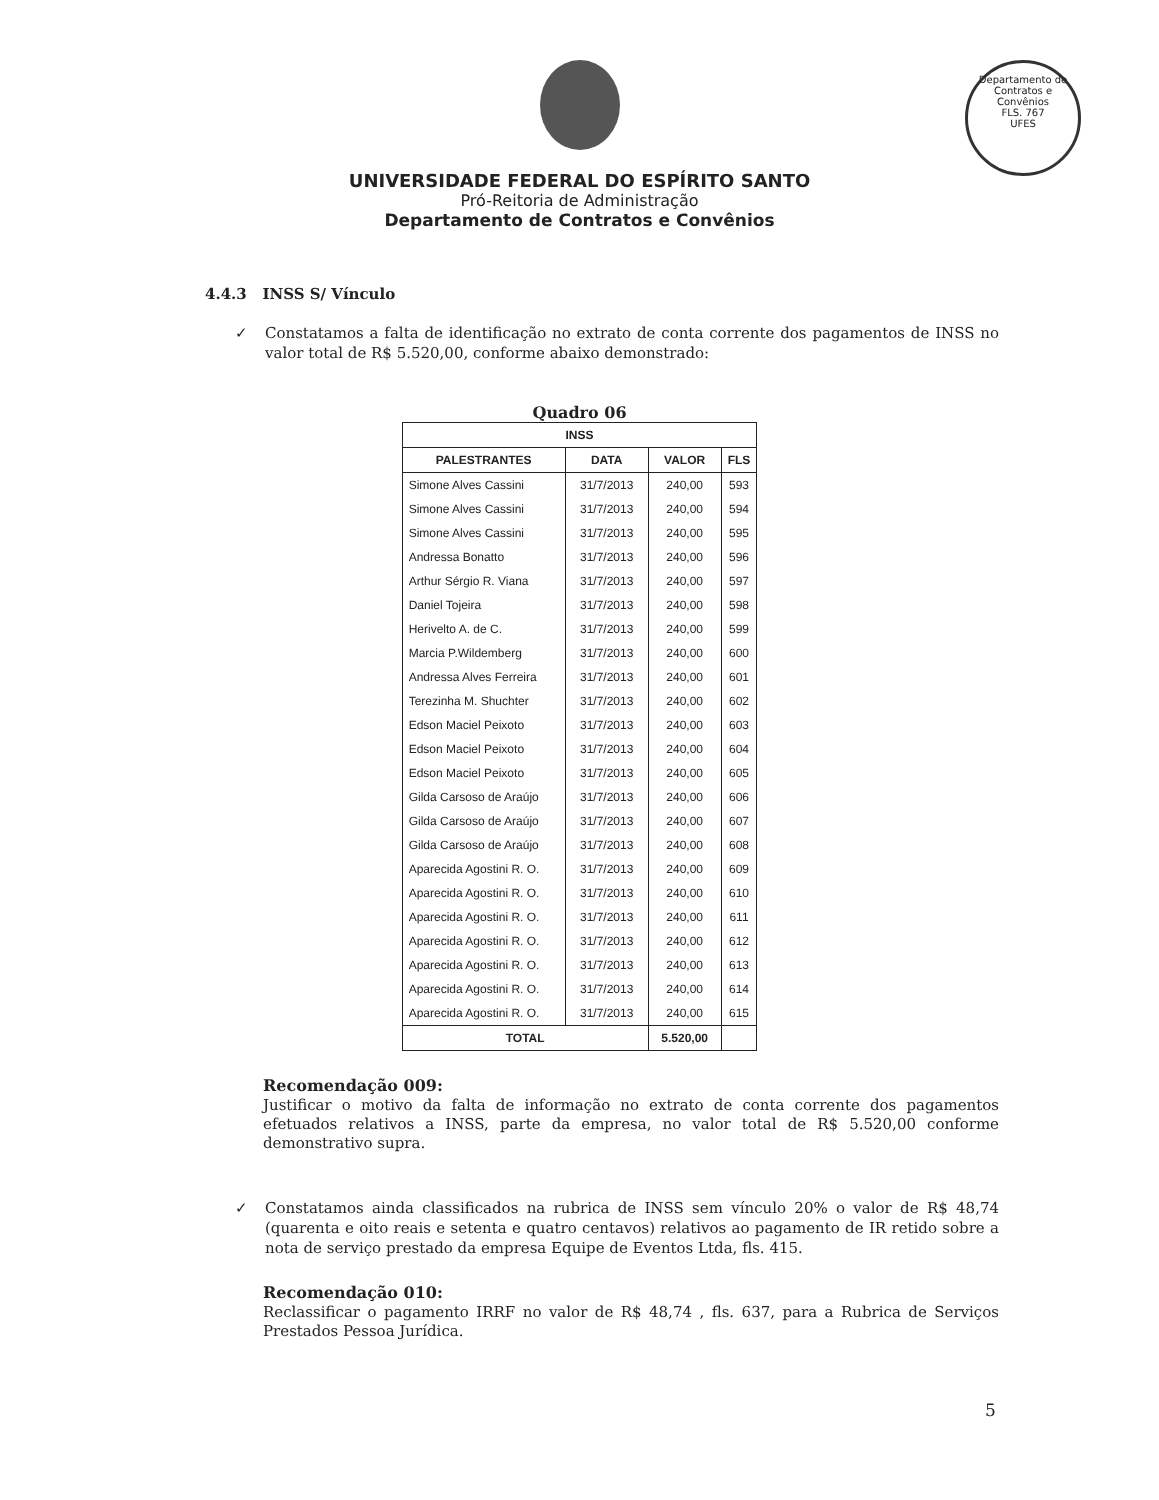Departamento de Contratos e Convênios
FLS. 767
UFES
UNIVERSIDADE FEDERAL DO ESPÍRITO SANTO
Pró-Reitoria de Administração
Departamento de Contratos e Convênios
4.4.3 INSS S/ Vínculo
✓ Constatamos a falta de identificação no extrato de conta corrente dos pagamentos de INSS no valor total de R$ 5.520,00, conforme abaixo demonstrado:
Quadro 06
| INSS | | | |
| --- | --- | --- | --- |
| PALESTRANTES | DATA | VALOR | FLS |
| Simone Alves Cassini | 31/7/2013 | 240,00 | 593 |
| Simone Alves Cassini | 31/7/2013 | 240,00 | 594 |
| Simone Alves Cassini | 31/7/2013 | 240,00 | 595 |
| Andressa Bonatto | 31/7/2013 | 240,00 | 596 |
| Arthur Sérgio R. Viana | 31/7/2013 | 240,00 | 597 |
| Daniel Tojeira | 31/7/2013 | 240,00 | 598 |
| Herivelto A. de C. | 31/7/2013 | 240,00 | 599 |
| Marcia P.Wildemberg | 31/7/2013 | 240,00 | 600 |
| Andressa Alves Ferreira | 31/7/2013 | 240,00 | 601 |
| Terezinha M. Shuchter | 31/7/2013 | 240,00 | 602 |
| Edson Maciel Peixoto | 31/7/2013 | 240,00 | 603 |
| Edson Maciel Peixoto | 31/7/2013 | 240,00 | 604 |
| Edson Maciel Peixoto | 31/7/2013 | 240,00 | 605 |
| Gilda Carsoso de Araújo | 31/7/2013 | 240,00 | 606 |
| Gilda Carsoso de Araújo | 31/7/2013 | 240,00 | 607 |
| Gilda Carsoso de Araújo | 31/7/2013 | 240,00 | 608 |
| Aparecida Agostini R. O. | 31/7/2013 | 240,00 | 609 |
| Aparecida Agostini R. O. | 31/7/2013 | 240,00 | 610 |
| Aparecida Agostini R. O. | 31/7/2013 | 240,00 | 611 |
| Aparecida Agostini R. O. | 31/7/2013 | 240,00 | 612 |
| Aparecida Agostini R. O. | 31/7/2013 | 240,00 | 613 |
| Aparecida Agostini R. O. | 31/7/2013 | 240,00 | 614 |
| Aparecida Agostini R. O. | 31/7/2013 | 240,00 | 615 |
| TOTAL | | 5.520,00 | |
Recomendação 009:
Justificar o motivo da falta de informação no extrato de conta corrente dos pagamentos efetuados relativos a INSS, parte da empresa, no valor total de R$ 5.520,00 conforme demonstrativo supra.
✓ Constatamos ainda classificados na rubrica de INSS sem vínculo 20% o valor de R$ 48,74 (quarenta e oito reais e setenta e quatro centavos) relativos ao pagamento de IR retido sobre a nota de serviço prestado da empresa Equipe de Eventos Ltda, fls. 415.
Recomendação 010:
Reclassificar o pagamento IRRF no valor de R$ 48,74 , fls. 637, para a Rubrica de Serviços Prestados Pessoa Jurídica.
5